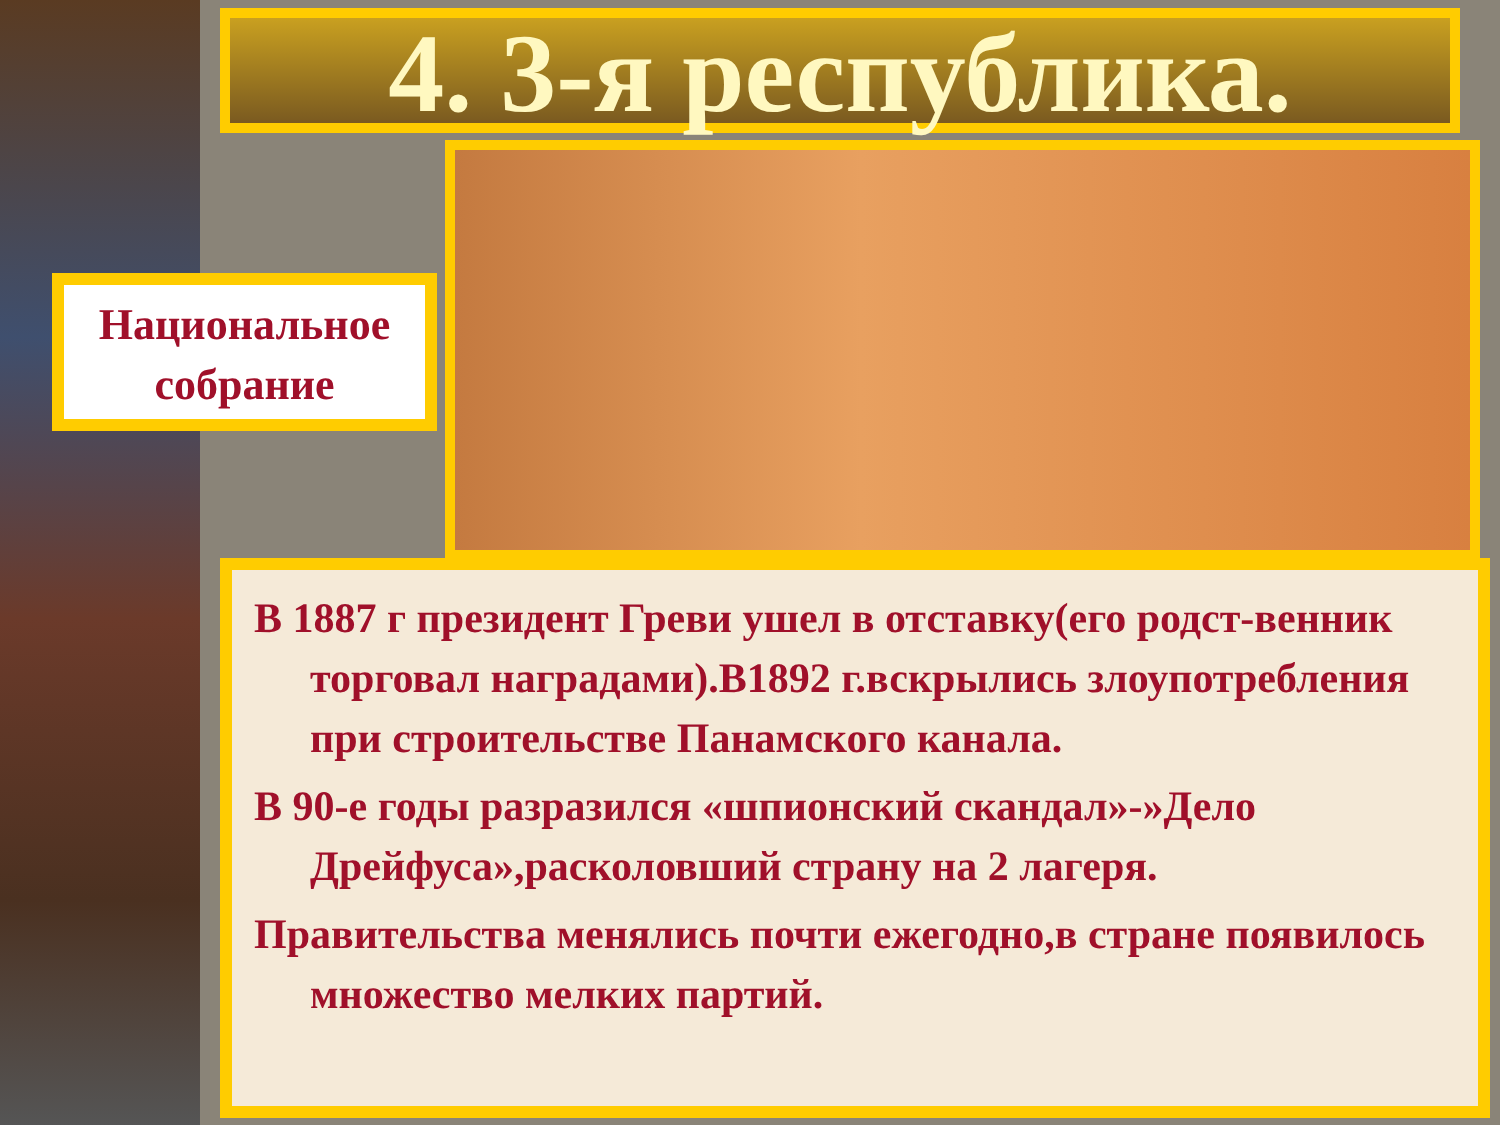4. 3-я республика.
Национальное собрание
В 1887 г президент Греви ушел в отставку(его родст-венник торговал наградами).В1892 г.вскрылись злоупотребления при строительстве Панамского канала.
В 90-е годы разразился «шпионский скандал»-»Дело Дрейфуса»,расколовший страну на 2 лагеря.
Правительства менялись почти ежегодно,в стране появилось множество мелких партий.